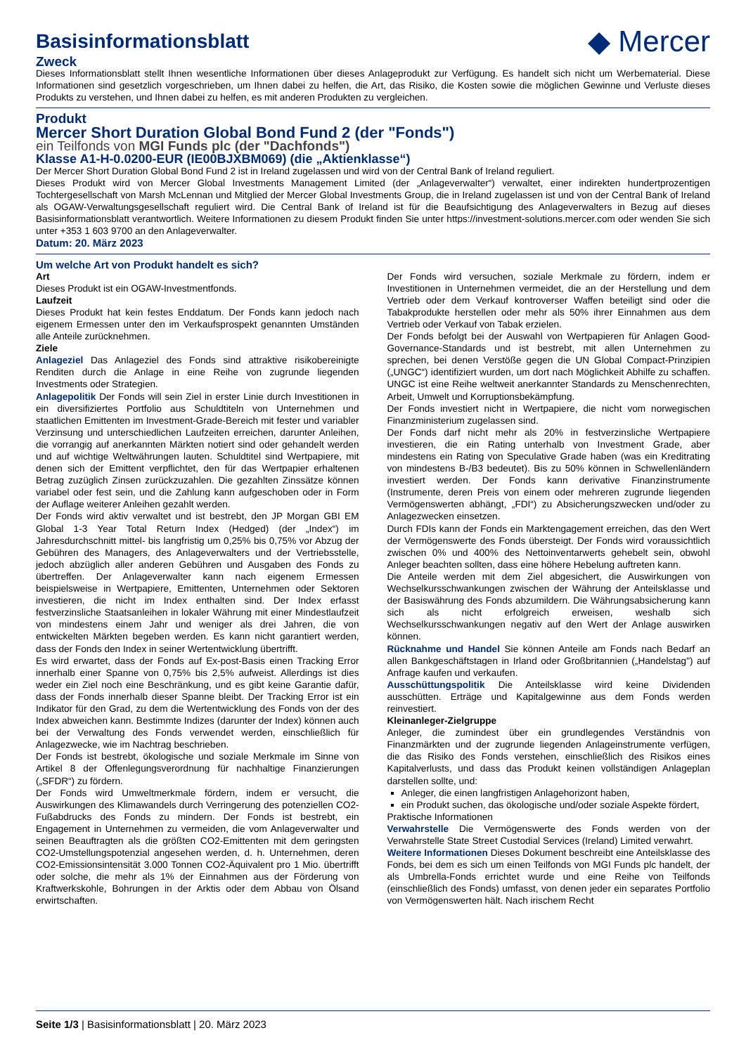Basisinformationsblatt ◆ Mercer
Zweck
Dieses Informationsblatt stellt Ihnen wesentliche Informationen über dieses Anlageprodukt zur Verfügung. Es handelt sich nicht um Werbematerial. Diese Informationen sind gesetzlich vorgeschrieben, um Ihnen dabei zu helfen, die Art, das Risiko, die Kosten sowie die möglichen Gewinne und Verluste dieses Produkts zu verstehen, und Ihnen dabei zu helfen, es mit anderen Produkten zu vergleichen.
Produkt
Mercer Short Duration Global Bond Fund 2 (der "Fonds")
ein Teilfonds von MGI Funds plc (der "Dachfonds")
Klasse A1-H-0.0200-EUR (IE00BJXBM069) (die „Aktienklasse“)
Der Mercer Short Duration Global Bond Fund 2 ist in Ireland zugelassen und wird von der Central Bank of Ireland reguliert.
Dieses Produkt wird von Mercer Global Investments Management Limited (der „Anlageverwalter“) verwaltet, einer indirekten hundertprozentigen Tochtergesellschaft von Marsh McLennan und Mitglied der Mercer Global Investments Group, die in Ireland zugelassen ist und von der Central Bank of Ireland als OGAW-Verwaltungsgesellschaft reguliert wird. Die Central Bank of Ireland ist für die Beaufsichtigung des Anlageverwalters in Bezug auf dieses Basisinformationsblatt verantwortlich. Weitere Informationen zu diesem Produkt finden Sie unter https://investment-solutions.mercer.com oder wenden Sie sich unter +353 1 603 9700 an den Anlageverwalter.
Datum: 20. März 2023
Um welche Art von Produkt handelt es sich?
Art
Dieses Produkt ist ein OGAW-Investmentfonds.
Laufzeit
Dieses Produkt hat kein festes Enddatum. Der Fonds kann jedoch nach eigenem Ermessen unter den im Verkaufsprospekt genannten Umständen alle Anteile zurücknehmen.
Ziele
Anlageziel Das Anlageziel des Fonds sind attraktive risikobereinigte Renditen durch die Anlage in eine Reihe von zugrunde liegenden Investments oder Strategien.
Anlagepolitik Der Fonds will sein Ziel in erster Linie durch Investitionen in ein diversifiziertes Portfolio aus Schuldtiteln von Unternehmen und staatlichen Emittenten im Investment-Grade-Bereich mit fester und variabler Verzinsung und unterschiedlichen Laufzeiten erreichen, darunter Anleihen, die vorrangig auf anerkannten Märkten notiert sind oder gehandelt werden und auf wichtige Weltwährungen lauten. Schuldtitel sind Wertpapiere, mit denen sich der Emittent verpflichtet, den für das Wertpapier erhaltenen Betrag zuzüglich Zinsen zurückzuzahlen. Die gezahlten Zinssätze können variabel oder fest sein, und die Zahlung kann aufgeschoben oder in Form der Auflage weiterer Anleihen gezahlt werden.
Der Fonds wird aktiv verwaltet und ist bestrebt, den JP Morgan GBI EM Global 1-3 Year Total Return Index (Hedged) (der „Index“) im Jahresdurchschnitt mittel- bis langfristig um 0,25% bis 0,75% vor Abzug der Gebühren des Managers, des Anlageverwalters und der Vertriebsstelle, jedoch abzüglich aller anderen Gebühren und Ausgaben des Fonds zu übertreffen. Der Anlageverwalter kann nach eigenem Ermessen beispielsweise in Wertpapiere, Emittenten, Unternehmen oder Sektoren investieren, die nicht im Index enthalten sind. Der Index erfasst festverzinsliche Staatsanleihen in lokaler Währung mit einer Mindestlaufzeit von mindestens einem Jahr und weniger als drei Jahren, die von entwickelten Märkten begeben werden. Es kann nicht garantiert werden, dass der Fonds den Index in seiner Wertentwicklung übertrifft.
Es wird erwartet, dass der Fonds auf Ex-post-Basis einen Tracking Error innerhalb einer Spanne von 0,75% bis 2,5% aufweist. Allerdings ist dies weder ein Ziel noch eine Beschränkung, und es gibt keine Garantie dafür, dass der Fonds innerhalb dieser Spanne bleibt. Der Tracking Error ist ein Indikator für den Grad, zu dem die Wertentwicklung des Fonds von der des Index abweichen kann. Bestimmte Indizes (darunter der Index) können auch bei der Verwaltung des Fonds verwendet werden, einschließlich für Anlagezwecke, wie im Nachtrag beschrieben.
Der Fonds ist bestrebt, ökologische und soziale Merkmale im Sinne von Artikel 8 der Offenlegungsverordnung für nachhaltige Finanzierungen („SFDR“) zu fördern.
Der Fonds wird Umweltmerkmale fördern, indem er versucht, die Auswirkungen des Klimawandels durch Verringerung des potenziellen CO2-Fußabdrucks des Fonds zu mindern. Der Fonds ist bestrebt, ein Engagement in Unternehmen zu vermeiden, die vom Anlageverwalter und seinen Beauftragten als die größten CO2-Emittenten mit dem geringsten CO2-Umstellungspotenzial angesehen werden, d. h. Unternehmen, deren CO2-Emissionsintensität 3.000 Tonnen CO2-Äquivalent pro 1 Mio. übertrifft oder solche, die mehr als 1% der Einnahmen aus der Förderung von Kraftwerkskohle, Bohrungen in der Arktis oder dem Abbau von Ölsand erwirtschaften.
Der Fonds wird versuchen, soziale Merkmale zu fördern, indem er Investitionen in Unternehmen vermeidet, die an der Herstellung und dem Vertrieb oder dem Verkauf kontroverser Waffen beteiligt sind oder die Tabakprodukte herstellen oder mehr als 50% ihrer Einnahmen aus dem Vertrieb oder Verkauf von Tabak erzielen.
Der Fonds befolgt bei der Auswahl von Wertpapieren für Anlagen Good-Governance-Standards und ist bestrebt, mit allen Unternehmen zu sprechen, bei denen Verstöße gegen die UN Global Compact-Prinzipien („UNGC“) identifiziert wurden, um dort nach Möglichkeit Abhilfe zu schaffen. UNGC ist eine Reihe weltweit anerkannter Standards zu Menschenrechten, Arbeit, Umwelt und Korruptionsbekämpfung.
Der Fonds investiert nicht in Wertpapiere, die nicht vom norwegischen Finanzministerium zugelassen sind.
Der Fonds darf nicht mehr als 20% in festverzinsliche Wertpapiere investieren, die ein Rating unterhalb von Investment Grade, aber mindestens ein Rating von Speculative Grade haben (was ein Kreditrating von mindestens B-/B3 bedeutet). Bis zu 50% können in Schwellenländern investiert werden. Der Fonds kann derivative Finanzinstrumente (Instrumente, deren Preis von einem oder mehreren zugrunde liegenden Vermögenswerten abhängt, „FDI“) zu Absicherungszwecken und/oder zu Anlagezwecken einsetzen.
Durch FDIs kann der Fonds ein Marktengagement erreichen, das den Wert der Vermögenswerte des Fonds übersteigt. Der Fonds wird voraussichtlich zwischen 0% und 400% des Nettoinventarwerts gehebelt sein, obwohl Anleger beachten sollten, dass eine höhere Hebelung auftreten kann.
Die Anteile werden mit dem Ziel abgesichert, die Auswirkungen von Wechselkursschwankungen zwischen der Währung der Anteilsklasse und der Basiswährung des Fonds abzumildern. Die Währungsabsicherung kann sich als nicht erfolgreich erweisen, weshalb sich Wechselkursschwankungen negativ auf den Wert der Anlage auswirken können.
Rücknahme und Handel Sie können Anteile am Fonds nach Bedarf an allen Bankgeschäftstagen in Irland oder Großbritannien („Handelstag") auf Anfrage kaufen und verkaufen.
Ausschüttungspolitik Die Anteilsklasse wird keine Dividenden ausschütten. Erträge und Kapitalgewinne aus dem Fonds werden reinvestiert.
Kleinanleger-Zielgruppe
Anleger, die zumindest über ein grundlegendes Verständnis von Finanzmärkten und der zugrunde liegenden Anlageinstrumente verfügen, die das Risiko des Fonds verstehen, einschließlich des Risikos eines Kapitalverlusts, und dass das Produkt keinen vollständigen Anlageplan darstellen sollte, und:
Anleger, die einen langfristigen Anlagehorizont haben,
ein Produkt suchen, das ökologische und/oder soziale Aspekte fördert,
Praktische Informationen
Verwahrstelle Die Vermögenswerte des Fonds werden von der Verwahrstelle State Street Custodial Services (Ireland) Limited verwahrt.
Weitere Informationen Dieses Dokument beschreibt eine Anteilsklasse des Fonds, bei dem es sich um einen Teilfonds von MGI Funds plc handelt, der als Umbrella-Fonds errichtet wurde und eine Reihe von Teilfonds (einschließlich des Fonds) umfasst, von denen jeder ein separates Portfolio von Vermögenswerten hält. Nach irischem Recht
Seite 1/3 | Basisinformationsblatt | 20. März 2023